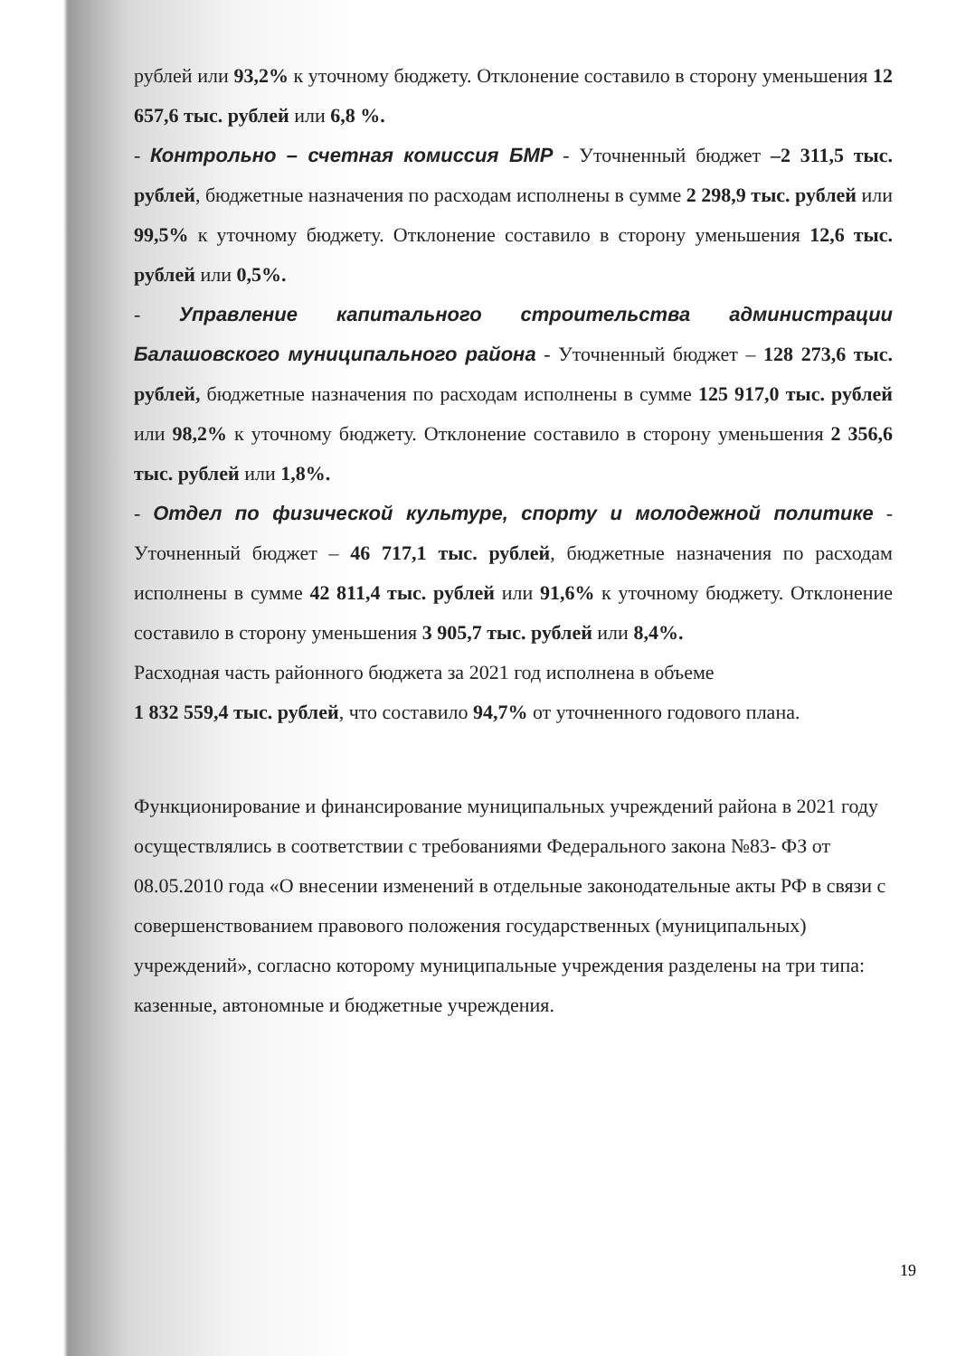рублей или 93,2% к уточному бюджету. Отклонение составило в сторону уменьшения 12 657,6 тыс. рублей или 6,8 %.
- Контрольно – счетная комиссия БМР - Уточненный бюджет –2 311,5 тыс. рублей, бюджетные назначения по расходам исполнены в сумме 2 298,9 тыс. рублей или 99,5% к уточному бюджету. Отклонение составило в сторону уменьшения 12,6 тыс. рублей или 0,5%.
- Управление капитального строительства администрации Балашовского муниципального района - Уточненный бюджет – 128 273,6 тыс. рублей, бюджетные назначения по расходам исполнены в сумме 125 917,0 тыс. рублей или 98,2% к уточному бюджету. Отклонение составило в сторону уменьшения 2 356,6 тыс. рублей или 1,8%.
- Отдел по физической культуре, спорту и молодежной политике - Уточненный бюджет – 46 717,1 тыс. рублей, бюджетные назначения по расходам исполнены в сумме 42 811,4 тыс. рублей или 91,6% к уточному бюджету. Отклонение составило в сторону уменьшения 3 905,7 тыс. рублей или 8,4%.
Расходная часть районного бюджета за 2021 год исполнена в объеме
1 832 559,4 тыс. рублей, что составило 94,7% от уточненного годового плана.
Функционирование и финансирование муниципальных учреждений района в 2021 году осуществлялись в соответствии с требованиями Федерального закона №83- ФЗ от 08.05.2010 года «О внесении изменений в отдельные законодательные акты РФ в связи с совершенствованием правового положения государственных (муниципальных) учреждений», согласно которому муниципальные учреждения разделены на три типа: казенные, автономные и бюджетные учреждения.
19